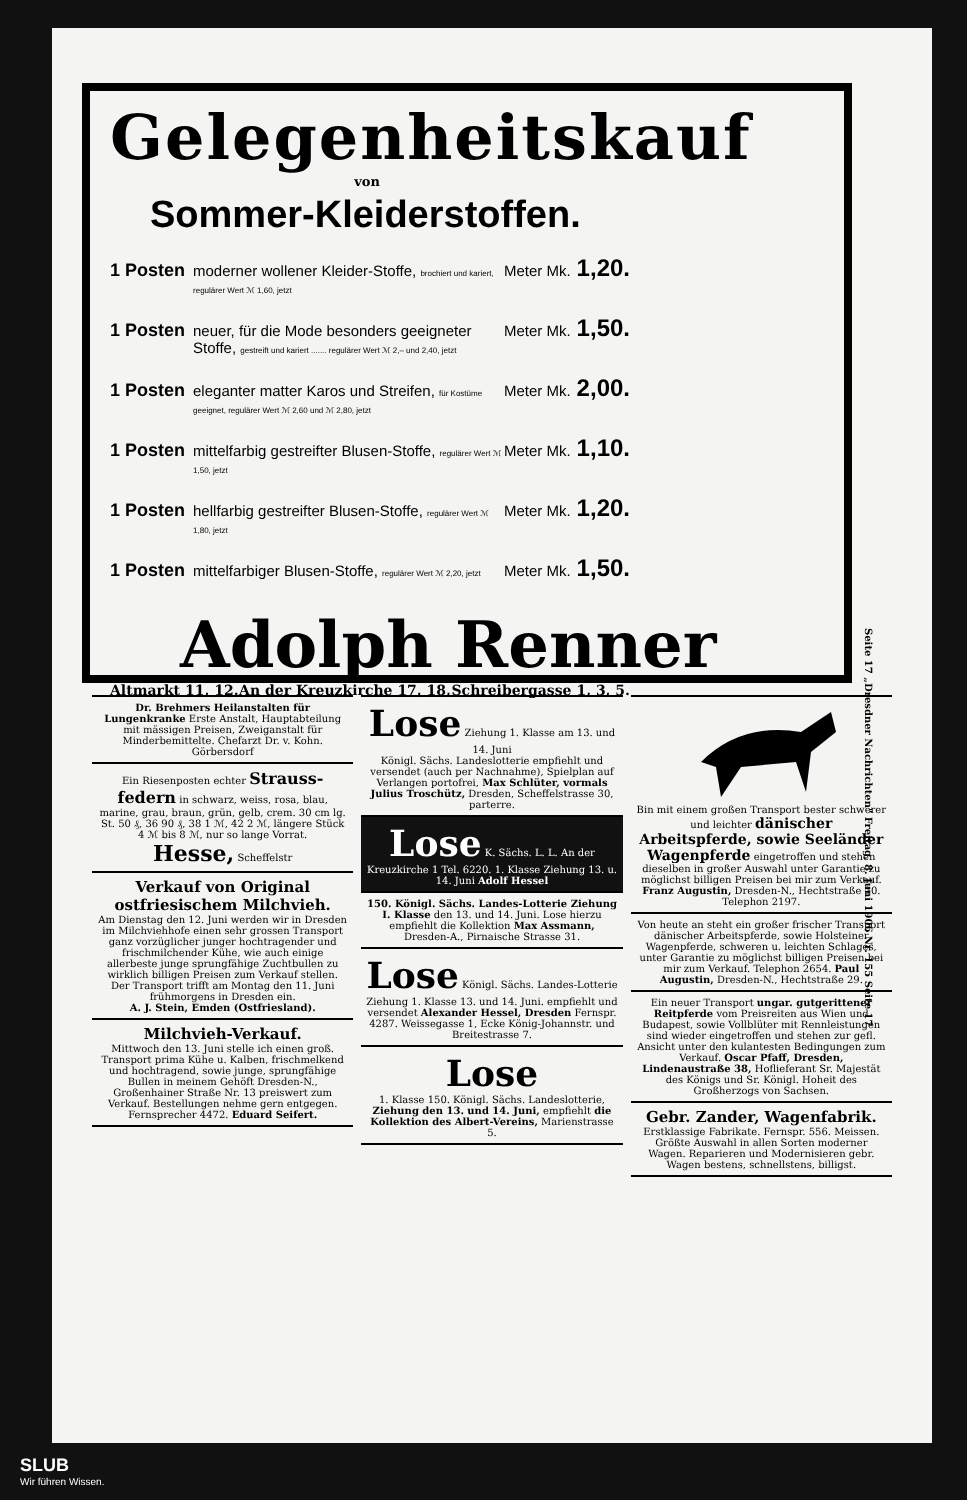Gelegenheitskauf
von
Sommer-Kleiderstoffen.
1 Posten moderner wollener Kleider-Stoffe, brochiert und kariert, regulärer Wert ℳ 1,60, jetzt Meter Mk. 1,20.
1 Posten neuer, für die Mode besonders geeigneter Stoffe, gestreift und kariert ....... regulärer Wert ℳ 2,– und 2,40, jetzt Meter Mk. 1,50.
1 Posten eleganter matter Karos und Streifen, für Kostüme geeignet, regulärer Wert ℳ 2,60 und ℳ 2,80, jetzt Meter Mk. 2,00.
1 Posten mittelfarbig gestreifter Blusen-Stoffe, regulärer Wert ℳ 1,50, jetzt Meter Mk. 1,10.
1 Posten hellfarbig gestreifter Blusen-Stoffe, regulärer Wert ℳ 1,80, jetzt Meter Mk. 1,20.
1 Posten mittelfarbiger Blusen-Stoffe, regulärer Wert ℳ 2,20, jetzt Meter Mk. 1,50.
Adolph Renner
Altmarkt 11, 12. An der Kreuzkirche 17, 18, Schreibergasse 1, 3, 5.
Dr. Brehmers Heilanstalten für Lungenkranke Erste Anstalt, Hauptabteilung mit mässigen Preisen, Zweiganstalt für Minderbemittelte. Chefarzt Dr. v. Kohn. Görbersdorf
Ein Riesenposten echter Strauss-federn in schwarz, weiss, rosa, blau, marine, grau, braun, grün, gelb, crem. 30 cm lg. St. 50 ₰, 36 90 ₰, 38 1 ℳ, 42 2 ℳ, längere Stück 4 ℳ bis 8 ℳ, nur so lange Vorrat. Hesse, Scheffelstr
Verkauf von Original ostfriesischem Milchvieh.
Am Dienstag den 12. Juni werden wir in Dresden im Milchviehhofe einen sehr grossen Transport ganz vorzüglicher junger hochtragender und frischmilchender Kühe, wie auch einige allerbeste junge sprungfähige Zuchtbullen zu wirklich billigen Preisen zum Verkauf stellen. Der Transport trifft am Montag den 11. Juni frühmorgens in Dresden ein.
A. J. Stein, Emden (Ostfriesland).
Milchvieh-Verkauf.
Mittwoch den 13. Juni stelle ich einen groß. Transport prima Kühe u. Kalben, frischmelkend und hochtragend, sowie junge, sprungfähige Bullen in meinem Gehöft Dresden-N., Großenhainer Straße Nr. 13 preiswert zum Verkauf. Bestellungen nehme gern entgegen.
Fernsprecher 4472. Eduard Seifert.
Lose Ziehung 1. Klasse am 13. und 14. Juni
Königl. Sächs. Landeslotterie empfiehlt und versendet (auch per Nachnahme), Spielplan auf Verlangen portofrei, Max Schlüter, vormals Julius Troschütz, Dresden, Scheffelstrasse 30, parterre.
Lose K. Sächs. L. L. An der Kreuzkirche 1 Tel. 6220. 1. Klasse Ziehung 13. u. 14. Juni Adolf Hessel
150. Königl. Sächs. Landes-Lotterie Ziehung I. Klasse den 13. und 14. Juni. Lose hierzu empfiehlt die Kollektion Max Assmann, Dresden-A., Pirnaische Strasse 31.
Lose Königl. Sächs. Landes-Lotterie Ziehung 1. Klasse 13. und 14. Juni. empfiehlt und versendet Alexander Hessel, Dresden Fernspr. 4287. Weissegasse 1, Ecke König-Johannstr. und Breitestrasse 7.
Lose
1. Klasse 150. Königl. Sächs. Landeslotterie, Ziehung den 13. und 14. Juni, empfiehlt die Kollektion des Albert-Vereins, Marienstrasse 5.
Bin mit einem großen Transport bester schwerer und leichter dänischer Arbeitspferde, sowie Seeländer Wagenpferde eingetroffen und stehen dieselben in großer Auswahl unter Garantie zu möglichst billigen Preisen bei mir zum Verkauf. Franz Augustin, Dresden-N., Hechtstraße 30. Telephon 2197.
Von heute an steht ein großer frischer Transport dänischer Arbeitspferde, sowie Holsteiner Wagenpferde, schweren u. leichten Schlages, unter Garantie zu möglichst billigen Preisen bei mir zum Verkauf. Telephon 2654. Paul Augustin, Dresden-N., Hechtstraße 29.
Ein neuer Transport ungar. gutgerittener Reitpferde vom Preisreiten aus Wien und Budapest, sowie Vollblüter mit Rennleistungen sind wieder eingetroffen und stehen zur gefl. Ansicht unter den kulantesten Bedingungen zum Verkauf. Oscar Pfaff, Dresden, Lindenaustraße 38, Hoflieferant Sr. Majestät des Königs und Sr. Königl. Hoheit des Großherzogs von Sachsen.
Gebr. Zander, Wagenfabrik. Erstklassige Fabrikate. Fernspr. 556. Meissen. Größte Auswahl in allen Sorten moderner Wagen. Reparieren und Modernisieren gebr. Wagen bestens, schnellstens, billigst.
Seite 17 „Dresdner Nachrichten" Freitag, 8. Juni 1906 Nr. 155 Seite 17
SLUB
Wir führen Wissen.